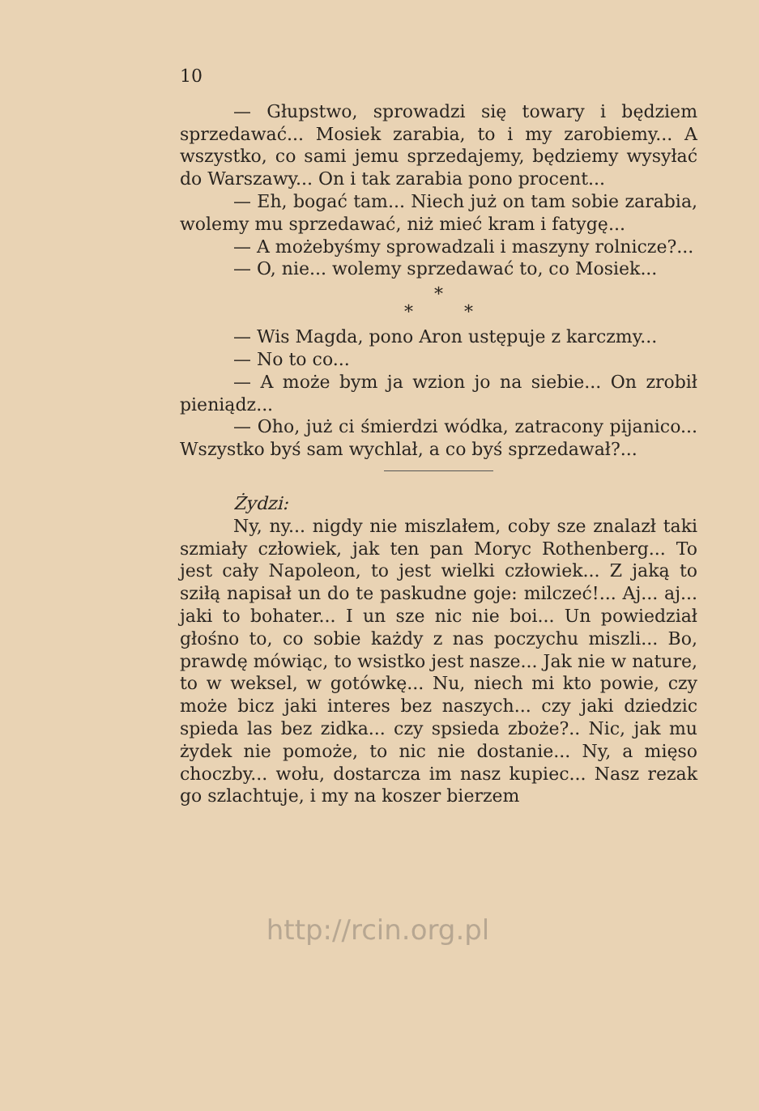10
— Głupstwo, sprowadzi się towary i będziem sprzedawać... Mosiek zarabia, to i my zarobiemy... A wszystko, co sami jemu sprzedajemy, będziemy wysyłać do Warszawy... On i tak zarabia pono procent...
— Eh, bogać tam... Niech już on tam sobie zarabia, wolemy mu sprzedawać, niż mieć kram i fatygę...
— A możebyśmy sprowadzali i maszyny rolnicze?...
— O, nie... wolemy sprzedawać to, co Mosiek...
*
* *
— Wis Magda, pono Aron ustępuje z karczmy...
— No to co...
— A może bym ja wzion jo na siebie... On zrobił pieniądz...
— Oho, już ci śmierdzi wódka, zatracony pijanico... Wszystko byś sam wychlał, a co byś sprzedawał?...
Żydzi:
Ny, ny... nigdy nie miszlałem, coby sze znalazł taki szmiały człowiek, jak ten pan Moryc Rothenberg... To jest cały Napoleon, to jest wielki człowiek... Z jaką to sziłą napisał un do te paskudne goje: milczeć!... Aj... aj... jaki to bohater... I un sze nic nie boi... Un powiedział głośno to, co sobie każdy z nas poczychu miszli... Bo, prawdę mówiąc, to wsistko jest nasze... Jak nie w nature, to w weksel, w gotówkę... Nu, niech mi kto powie, czy może bicz jaki interes bez naszych... czy jaki dziedzic spieda las bez zidka... czy spsieda zboże?.. Nic, jak mu żydek nie pomoże, to nic nie dostanie... Ny, a mięso choczby... wołu, dostarcza im nasz kupiec... Nasz rezak go szlachtuje, i my na koszer bierzem
http://rcin.org.pl